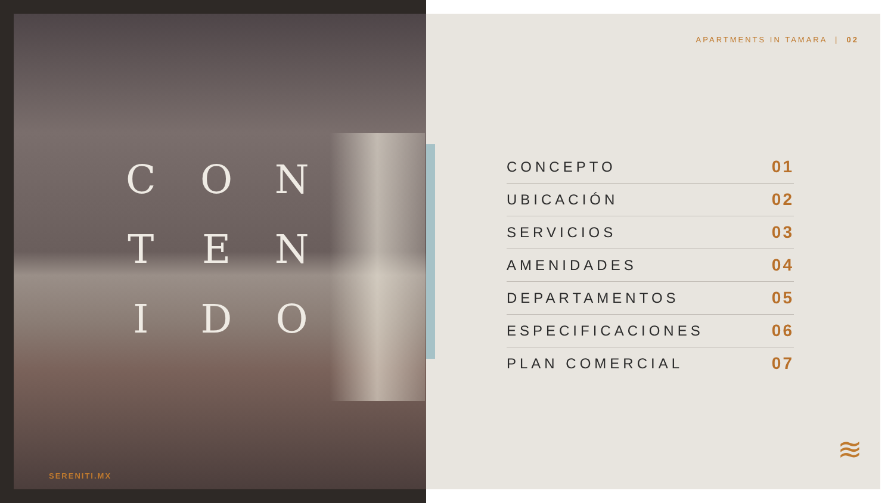CONTENIDO
SERENITI.MX
APARTMENTS IN TAMARA | 02
CONCEPTO 01
UBICACIÓN 02
SERVICIOS 03
AMENIDADES 04
DEPARTAMENTOS 05
ESPECIFICACIONES 06
PLAN COMERCIAL 07
≋